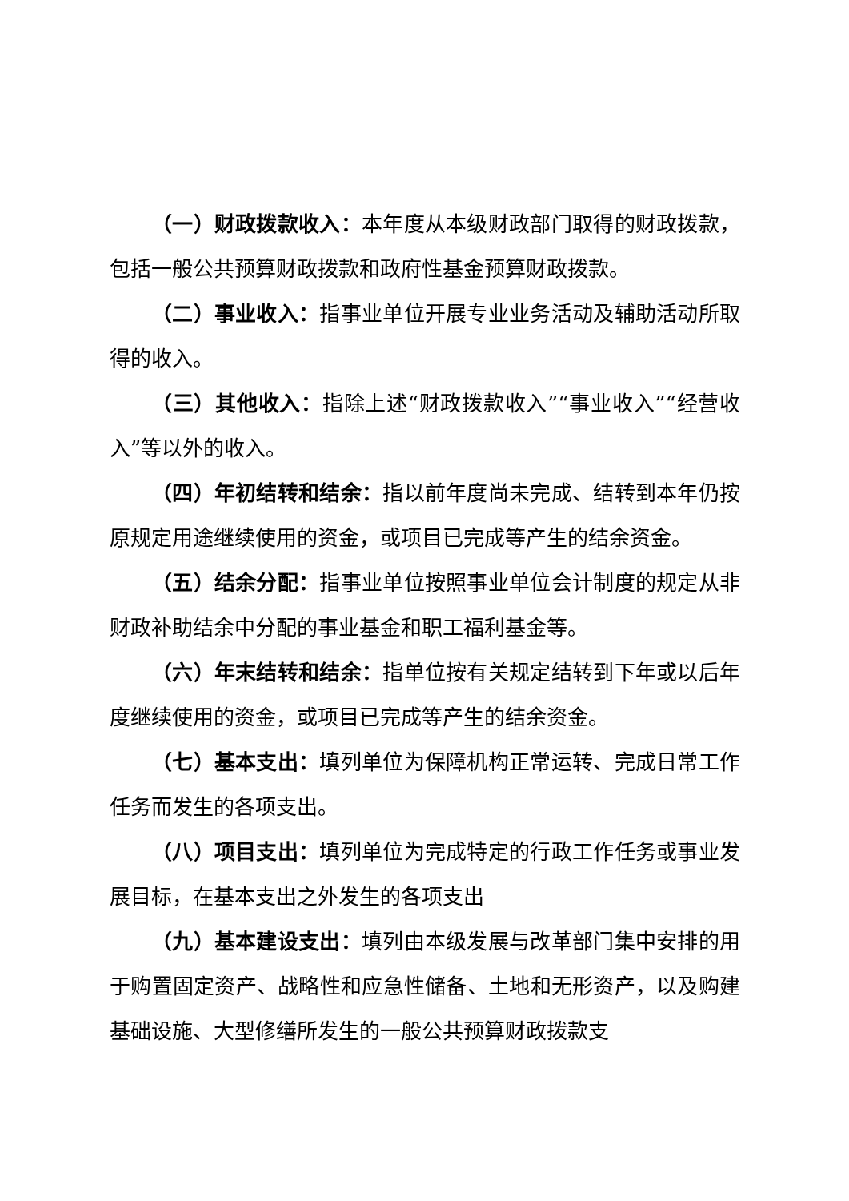（一）财政拨款收入：本年度从本级财政部门取得的财政拨款，包括一般公共预算财政拨款和政府性基金预算财政拨款。
（二）事业收入：指事业单位开展专业业务活动及辅助活动所取得的收入。
（三）其他收入：指除上述“财政拨款收入”“事业收入”“经营收入”等以外的收入。
（四）年初结转和结余：指以前年度尚未完成、结转到本年仍按原规定用途继续使用的资金，或项目已完成等产生的结余资金。
（五）结余分配：指事业单位按照事业单位会计制度的规定从非财政补助结余中分配的事业基金和职工福利基金等。
（六）年末结转和结余：指单位按有关规定结转到下年或以后年度继续使用的资金，或项目已完成等产生的结余资金。
（七）基本支出：填列单位为保障机构正常运转、完成日常工作任务而发生的各项支出。
（八）项目支出：填列单位为完成特定的行政工作任务或事业发展目标，在基本支出之外发生的各项支出
（九）基本建设支出：填列由本级发展与改革部门集中安排的用于购置固定资产、战略性和应急性储备、土地和无形资产，以及购建基础设施、大型修缮所发生的一般公共预算财政拨款支